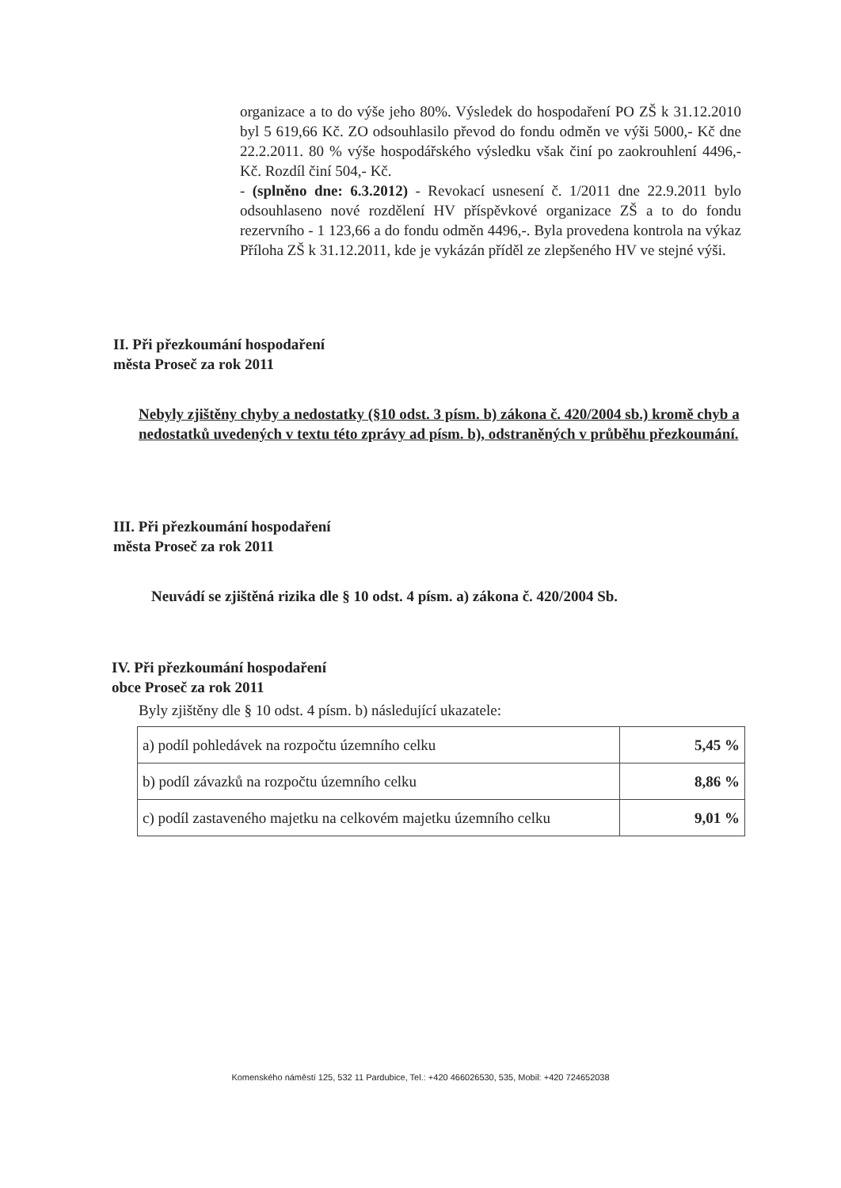organizace a to do výše jeho 80%. Výsledek do hospodaření PO ZŠ k 31.12.2010 byl 5 619,66 Kč. ZO odsouhlasilo převod do fondu odměn ve výši 5000,- Kč dne 22.2.2011. 80 % výše hospodářského výsledku však činí po zaokrouhlení 4496,- Kč. Rozdíl činí 504,- Kč.
- (splněno dne: 6.3.2012) - Revokací usnesení č. 1/2011 dne 22.9.2011 bylo odsouhlaseno nové rozdělení HV příspěvkové organizace ZŠ a to do fondu rezervního - 1 123,66 a do fondu odměn 4496,-. Byla provedena kontrola na výkaz Příloha ZŠ k 31.12.2011, kde je vykázán příděl ze zlepšeného HV ve stejné výši.
II. Při přezkoumání hospodaření
města Proseč za rok 2011
Nebyly zjištěny chyby a nedostatky (§10 odst. 3 písm. b) zákona č. 420/2004 sb.) kromě chyb a nedostatků uvedených v textu této zprávy ad písm. b), odstraněných v průběhu přezkoumání.
III. Při přezkoumání hospodaření
města Proseč za rok 2011
Neuvádí se zjištěná rizika dle § 10 odst. 4 písm. a) zákona č. 420/2004 Sb.
IV. Při přezkoumání hospodaření
obce Proseč za rok 2011
Byly zjištěny dle § 10 odst. 4 písm. b) následující ukazatele:
| a) podíl pohledávek na rozpočtu územního celku | 5,45 % |
| b) podíl závazků na rozpočtu územního celku | 8,86 % |
| c) podíl zastaveného majetku na celkovém majetku územního celku | 9,01 % |
Komenského náměstí 125, 532 11 Pardubice, Tel.: +420 466026530, 535, Mobil: +420 724652038